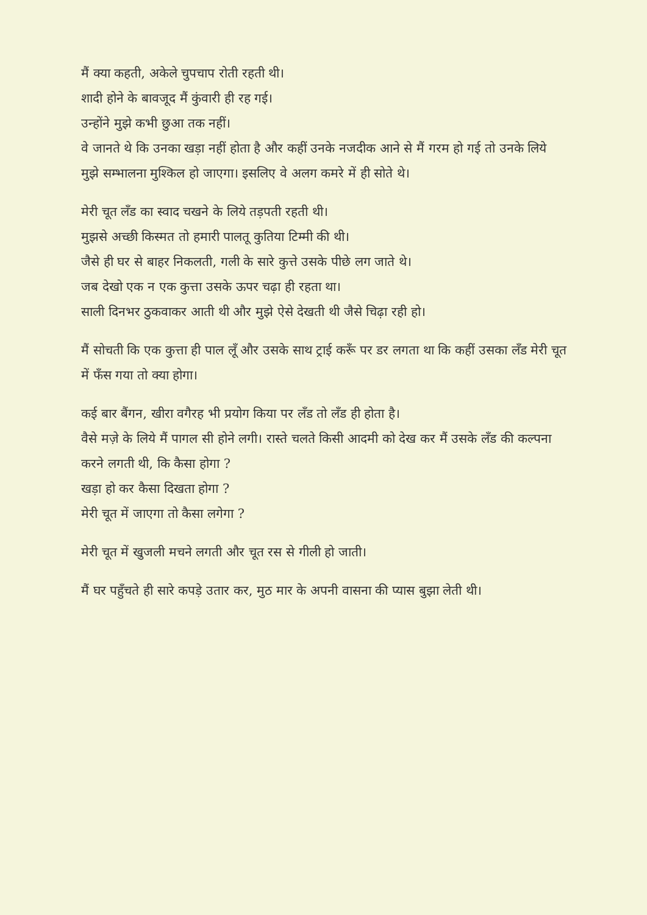मैं क्या कहती, अकेले चुपचाप रोती रहती थी।
शादी होने के बावजूद मैं कुंवारी ही रह गई।
उन्होंने मुझे कभी छुआ तक नहीं।
वे जानते थे कि उनका खड़ा नहीं होता है और कहीं उनके नजदीक आने से मैं गरम हो गई तो उनके लिये मुझे सम्भालना मुश्किल हो जाएगा। इसलिए वे अलग कमरे में ही सोते थे।
मेरी चूत लँड का स्वाद चखने के लिये तड़पती रहती थी।
मुझसे अच्छी किस्मत तो हमारी पालतू कुतिया टिम्मी की थी।
जैसे ही घर से बाहर निकलती, गली के सारे कुत्ते उसके पीछे लग जाते थे।
जब देखो एक न एक कुत्ता उसके ऊपर चढ़ा ही रहता था।
साली दिनभर ठुकवाकर आती थी और मुझे ऐसे देखती थी जैसे चिढ़ा रही हो।
मैं सोचती कि एक कुत्ता ही पाल लूँ और उसके साथ ट्राई करूँ पर डर लगता था कि कहीं उसका लँड मेरी चूत में फँस गया तो क्या होगा।
कई बार बैंगन, खीरा वगैरह भी प्रयोग किया पर लँड तो लँड ही होता है।
वैसे मज़े के लिये मैं पागल सी होने लगी। रास्ते चलते किसी आदमी को देख कर मैं उसके लँड की कल्पना करने लगती थी, कि कैसा होगा ?
खड़ा हो कर कैसा दिखता होगा ?
मेरी चूत में जाएगा तो कैसा लगेगा ?
मेरी चूत में खुजली मचने लगती और चूत रस से गीली हो जाती।
मैं घर पहुँचते ही सारे कपड़े उतार कर, मुठ मार के अपनी वासना की प्यास बुझा लेती थी।